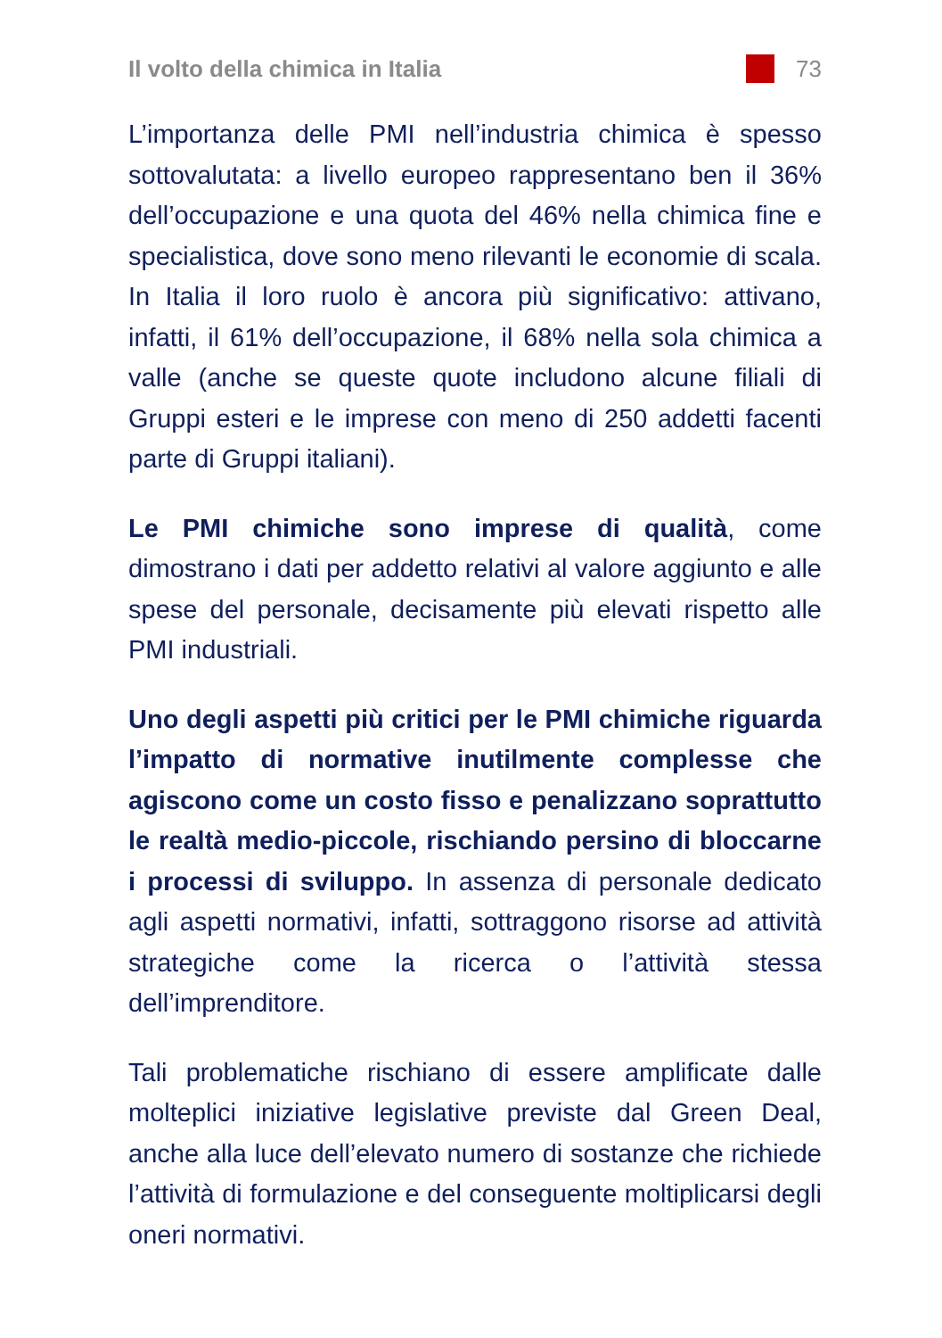Il volto della chimica in Italia 73
L’importanza delle PMI nell’industria chimica è spesso sottovalutata: a livello europeo rappresentano ben il 36% dell’occupazione e una quota del 46% nella chimica fine e specialistica, dove sono meno rilevanti le economie di scala. In Italia il loro ruolo è ancora più significativo: attivano, infatti, il 61% dell’occupazione, il 68% nella sola chimica a valle (anche se queste quote includono alcune filiali di Gruppi esteri e le imprese con meno di 250 addetti facenti parte di Gruppi italiani).
Le PMI chimiche sono imprese di qualità, come dimostrano i dati per addetto relativi al valore aggiunto e alle spese del personale, decisamente più elevati rispetto alle PMI industriali.
Uno degli aspetti più critici per le PMI chimiche riguarda l’impatto di normative inutilmente complesse che agiscono come un costo fisso e penalizzano soprattutto le realtà medio-piccole, rischiando persino di bloccarne i processi di sviluppo. In assenza di personale dedicato agli aspetti normativi, infatti, sottraggono risorse ad attività strategiche come la ricerca o l’attività stessa dell’imprenditore.
Tali problematiche rischiano di essere amplificate dalle molteplici iniziative legislative previste dal Green Deal, anche alla luce dell’elevato numero di sostanze che richiede l’attività di formulazione e del conseguente moltiplicarsi degli oneri normativi.